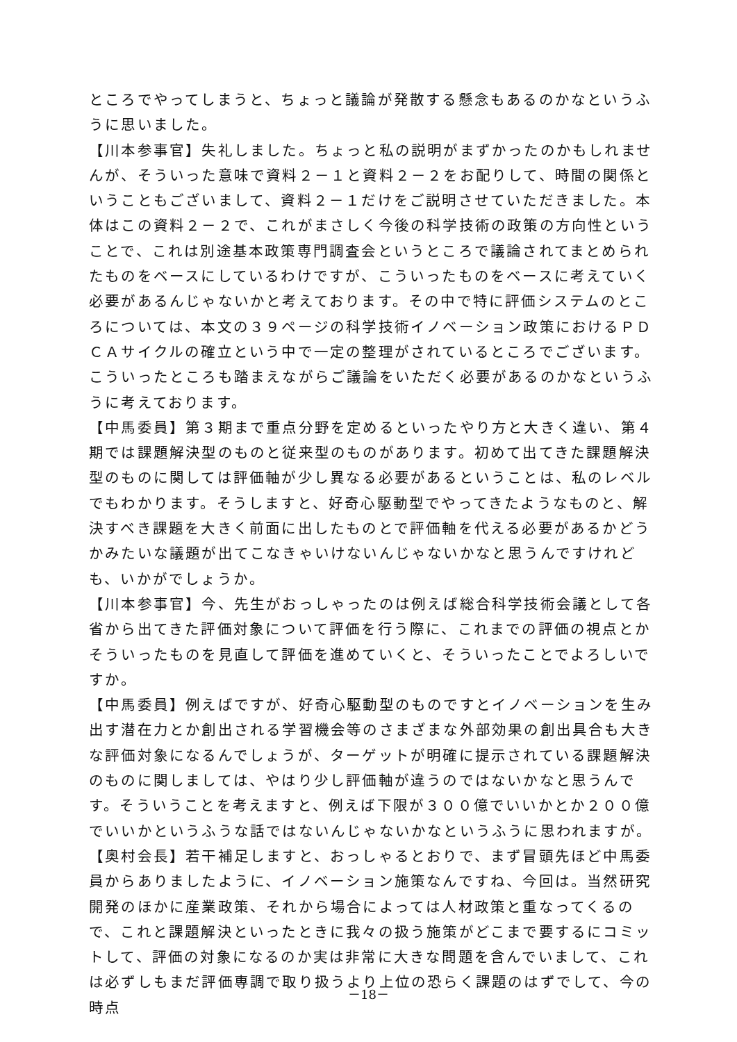ところでやってしまうと、ちょっと議論が発散する懸念もあるのかなというふうに思いました。
【川本参事官】失礼しました。ちょっと私の説明がまずかったのかもしれませんが、そういった意味で資料２－１と資料２－２をお配りして、時間の関係ということもございまして、資料２－１だけをご説明させていただきました。本体はこの資料２－２で、これがまさしく今後の科学技術の政策の方向性ということで、これは別途基本政策専門調査会というところで議論されてまとめられたものをベースにしているわけですが、こういったものをベースに考えていく必要があるんじゃないかと考えております。その中で特に評価システムのところについては、本文の３９ページの科学技術イノベーション政策におけるＰＤＣＡサイクルの確立という中で一定の整理がされているところでございます。こういったところも踏まえながらご議論をいただく必要があるのかなというふうに考えております。
【中馬委員】第３期まで重点分野を定めるといったやり方と大きく違い、第４期では課題解決型のものと従来型のものがあります。初めて出てきた課題解決型のものに関しては評価軸が少し異なる必要があるということは、私のレベルでもわかります。そうしますと、好奇心駆動型でやってきたようなものと、解決すべき課題を大きく前面に出したものとで評価軸を代える必要があるかどうかみたいな議題が出てこなきゃいけないんじゃないかなと思うんですけれども、いかがでしょうか。
【川本参事官】今、先生がおっしゃったのは例えば総合科学技術会議として各省から出てきた評価対象について評価を行う際に、これまでの評価の視点とかそういったものを見直して評価を進めていくと、そういったことでよろしいですか。
【中馬委員】例えばですが、好奇心駆動型のものですとイノベーションを生み出す潜在力とか創出される学習機会等のさまざまな外部効果の創出具合も大きな評価対象になるんでしょうが、ターゲットが明確に提示されている課題解決のものに関しましては、やはり少し評価軸が違うのではないかなと思うんです。そういうことを考えますと、例えば下限が３００億でいいかとか２００億でいいかというふうな話ではないんじゃないかなというふうに思われますが。
【奥村会長】若干補足しますと、おっしゃるとおりで、まず冒頭先ほど中馬委員からありましたように、イノベーション施策なんですね、今回は。当然研究開発のほかに産業政策、それから場合によっては人材政策と重なってくるので、これと課題解決といったときに我々の扱う施策がどこまで要するにコミットして、評価の対象になるのか実は非常に大きな問題を含んでいまして、これは必ずしもまだ評価専調で取り扱うより上位の恐らく課題のはずでして、今の時点
－18－